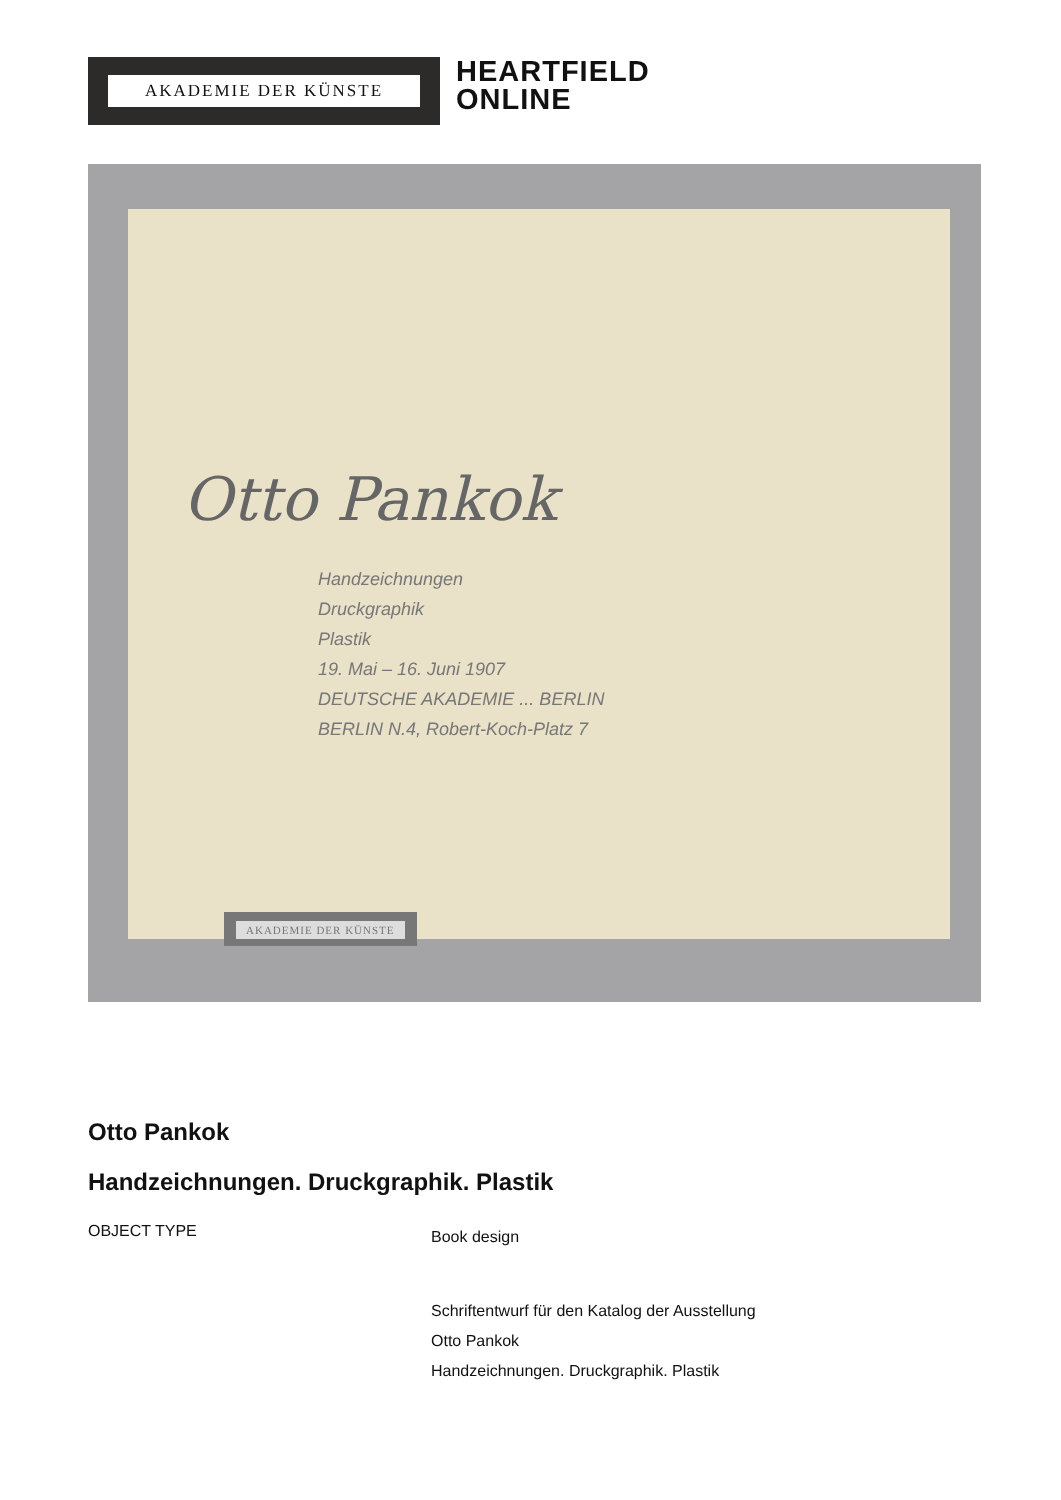AKADEMIE DER KÜNSTE
HEARTFIELD
ONLINE
Otto Pankok
Handzeichnungen
Druckgraphik
Plastik
19. Mai – 16. Juni 1907
DEUTSCHE AKADEMIE ... BERLIN
BERLIN N.4, Robert-Koch-Platz 7
AKADEMIE DER KÜNSTE
Otto Pankok
Handzeichnungen. Druckgraphik. Plastik
OBJECT TYPE
Book design
Schriftentwurf für den Katalog der Ausstellung
Otto Pankok
Handzeichnungen. Druckgraphik. Plastik